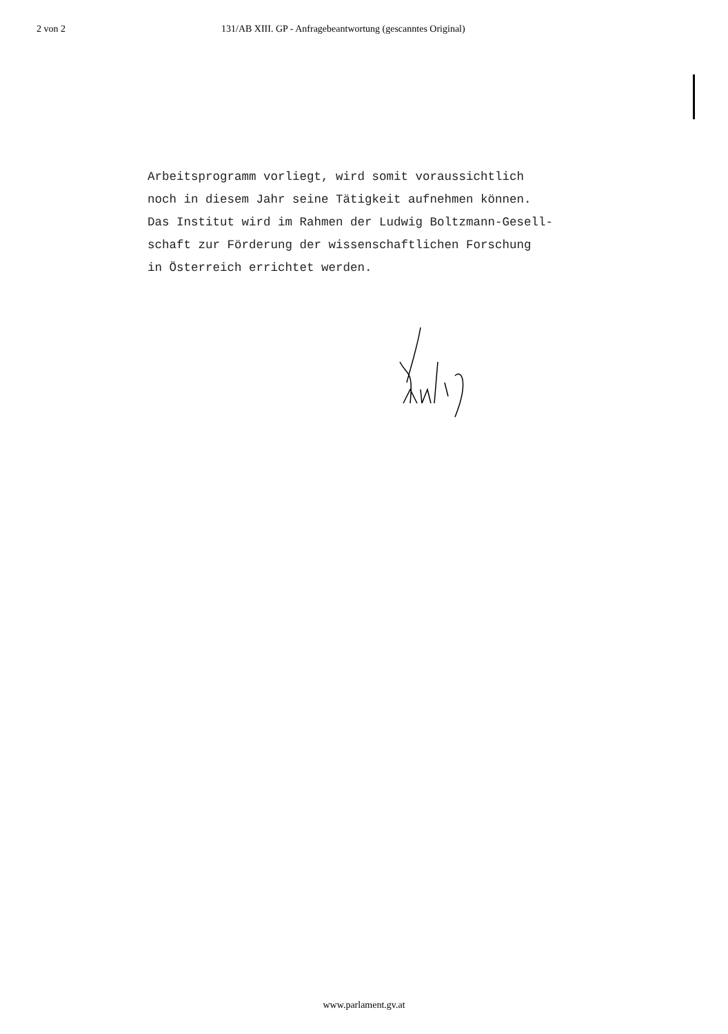2 von 2 131/AB XIII. GP - Anfragebeantwortung (gescanntes Original)
Arbeitsprogramm vorliegt, wird somit voraussichtlich
noch in diesem Jahr seine Tätigkeit aufnehmen können.
Das Institut wird im Rahmen der Ludwig Boltzmann-Gesell-
schaft zur Förderung der wissenschaftlichen Forschung
in Österreich errichtet werden.
www.parlament.gv.at